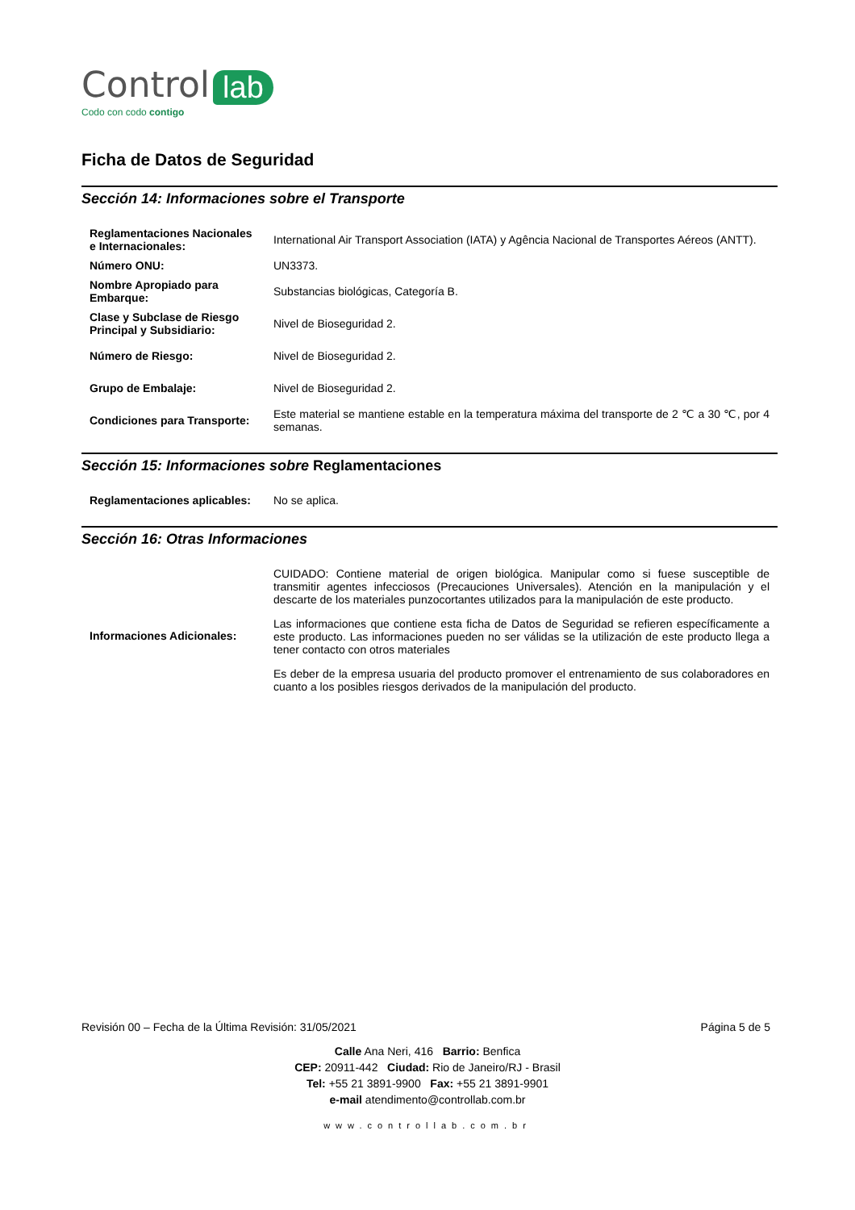Control lab
Codo con codo contigo
Ficha de Datos de Seguridad
Sección 14: Informaciones sobre el Transporte
| Reglamentaciones Nacionales e Internacionales: | International Air Transport Association (IATA) y Agência Nacional de Transportes Aéreos (ANTT). |
| Número ONU: | UN3373. |
| Nombre Apropiado para Embarque: | Substancias biológicas, Categoría B. |
| Clase y Subclase de Riesgo Principal y Subsidiario: | Nivel de Bioseguridad 2. |
| Número de Riesgo: | Nivel de Bioseguridad 2. |
| Grupo de Embalaje: | Nivel de Bioseguridad 2. |
| Condiciones para Transporte: | Este material se mantiene estable en la temperatura máxima del transporte de 2 ℃ a 30 ℃, por 4 semanas. |
Sección 15: Informaciones sobre Reglamentaciones
| Reglamentaciones aplicables: | No se aplica. |
Sección 16: Otras Informaciones
| Informaciones Adicionales: | CUIDADO: Contiene material de origen biológica. Manipular como si fuese susceptible de transmitir agentes infecciosos (Precauciones Universales). Atención en la manipulación y el descarte de los materiales punzocortantes utilizados para la manipulación de este producto. Las informaciones que contiene esta ficha de Datos de Seguridad se refieren específicamente a este producto. Las informaciones pueden no ser válidas se la utilización de este producto llega a tener contacto con otros materiales Es deber de la empresa usuaria del producto promover el entrenamiento de sus colaboradores en cuanto a los posibles riesgos derivados de la manipulación del producto. |
Revisión 00 – Fecha de la Última Revisión: 31/05/2021 Página 5 de 5
Calle Ana Neri, 416 Barrio: Benfica
CEP: 20911-442 Ciudad: Rio de Janeiro/RJ - Brasil
Tel: +55 21 3891-9900 Fax: +55 21 3891-9901
e-mail atendimento@controllab.com.br
www.controllab.com.br